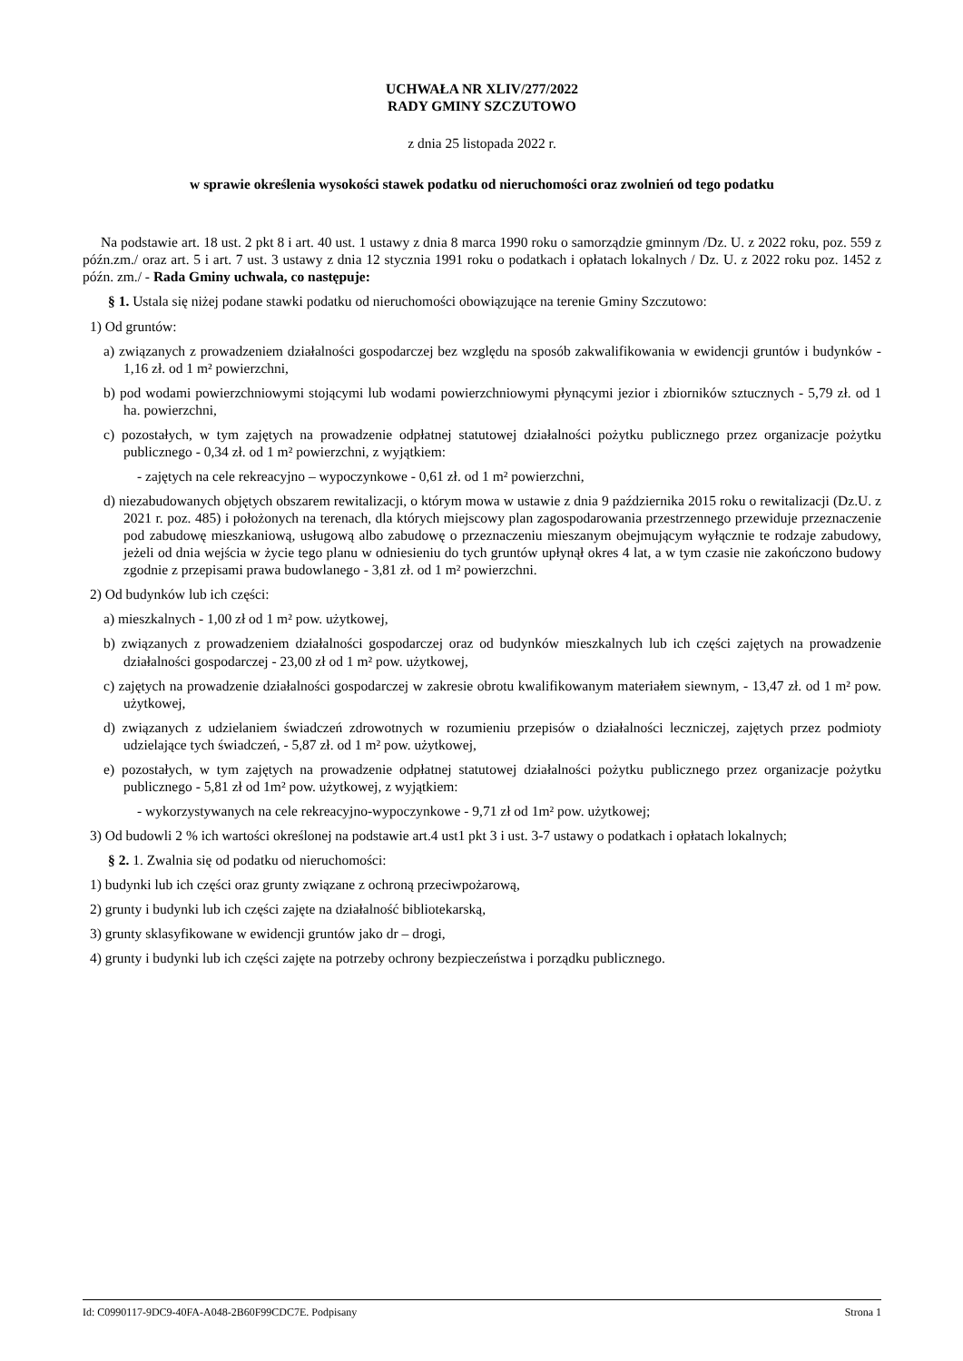UCHWAŁA NR XLIV/277/2022
RADY GMINY SZCZUTOWO
z dnia 25 listopada 2022 r.
w sprawie określenia wysokości stawek podatku od nieruchomości oraz zwolnień od tego podatku
Na podstawie art. 18 ust. 2 pkt 8 i art. 40 ust. 1 ustawy z dnia 8 marca 1990 roku o samorządzie gminnym /Dz. U. z 2022 roku, poz. 559 z późn.zm./ oraz art. 5 i art. 7 ust. 3 ustawy z dnia 12 stycznia 1991 roku o podatkach i opłatach lokalnych / Dz. U. z 2022 roku poz. 1452 z późn. zm./ - Rada Gminy uchwala, co następuje:
§ 1. Ustala się niżej podane stawki podatku od nieruchomości obowiązujące na terenie Gminy Szczutowo:
1) Od gruntów:
a) związanych z prowadzeniem działalności gospodarczej bez względu na sposób zakwalifikowania w ewidencji gruntów i budynków - 1,16 zł. od 1 m² powierzchni,
b) pod wodami powierzchniowymi stojącymi lub wodami powierzchniowymi płynącymi jezior i zbiorników sztucznych - 5,79 zł. od 1 ha. powierzchni,
c) pozostałych, w tym zajętych na prowadzenie odpłatnej statutowej działalności pożytku publicznego przez organizacje pożytku publicznego - 0,34 zł. od 1 m² powierzchni, z wyjątkiem:
- zajętych na cele rekreacyjno – wypoczynkowe - 0,61 zł. od 1 m² powierzchni,
d) niezabudowanych objętych obszarem rewitalizacji, o którym mowa w ustawie z dnia 9 października 2015 roku o rewitalizacji (Dz.U. z 2021 r. poz. 485) i położonych na terenach, dla których miejscowy plan zagospodarowania przestrzennego przewiduje przeznaczenie pod zabudowę mieszkaniową, usługową albo zabudowę o przeznaczeniu mieszanym obejmującym wyłącznie te rodzaje zabudowy, jeżeli od dnia wejścia w życie tego planu w odniesieniu do tych gruntów upłynął okres 4 lat, a w tym czasie nie zakończono budowy zgodnie z przepisami prawa budowlanego - 3,81 zł. od 1 m² powierzchni.
2) Od budynków lub ich części:
a) mieszkalnych - 1,00 zł od 1 m² pow. użytkowej,
b) związanych z prowadzeniem działalności gospodarczej oraz od budynków mieszkalnych lub ich części zajętych na prowadzenie działalności gospodarczej - 23,00 zł od 1 m² pow. użytkowej,
c) zajętych na prowadzenie działalności gospodarczej w zakresie obrotu kwalifikowanym materiałem siewnym, - 13,47 zł. od 1 m² pow. użytkowej,
d) związanych z udzielaniem świadczeń zdrowotnych w rozumieniu przepisów o działalności leczniczej, zajętych przez podmioty udzielające tych świadczeń, - 5,87 zł. od 1 m² pow. użytkowej,
e) pozostałych, w tym zajętych na prowadzenie odpłatnej statutowej działalności pożytku publicznego przez organizacje pożytku publicznego - 5,81 zł od 1m² pow. użytkowej, z wyjątkiem:
- wykorzystywanych na cele rekreacyjno-wypoczynkowe - 9,71 zł od 1m² pow. użytkowej;
3) Od budowli 2 % ich wartości określonej na podstawie art.4 ust1 pkt 3 i ust. 3-7 ustawy o podatkach i opłatach lokalnych;
§ 2. 1. Zwalnia się od podatku od nieruchomości:
1) budynki lub ich części oraz grunty związane z ochroną przeciwpożarową,
2) grunty i budynki lub ich części zajęte na działalność bibliotekarską,
3) grunty sklasyfikowane w ewidencji gruntów jako dr – drogi,
4) grunty i budynki lub ich części zajęte na potrzeby ochrony bezpieczeństwa i porządku publicznego.
Id: C0990117-9DC9-40FA-A048-2B60F99CDC7E. Podpisany Strona 1